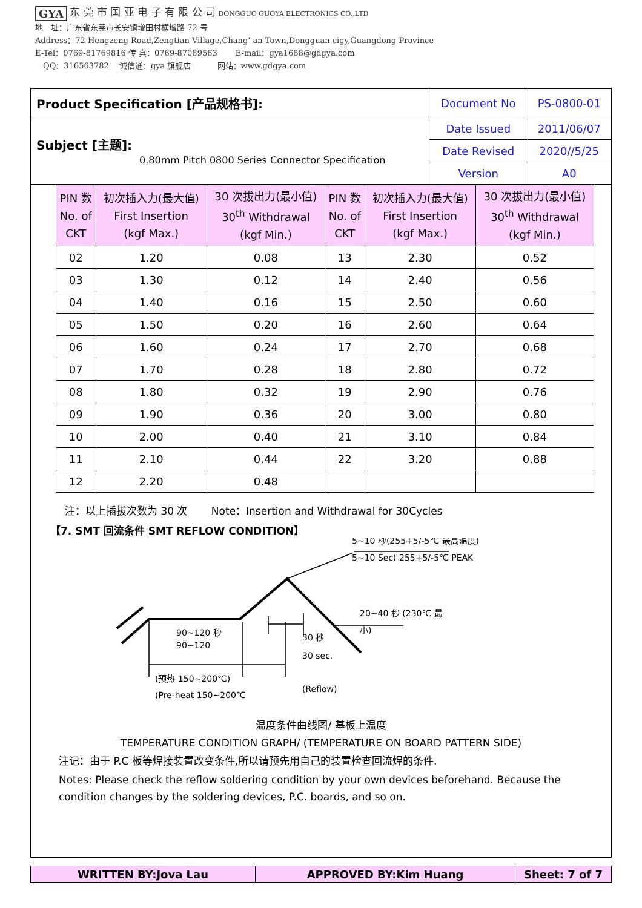GYA 东 莞 市 国 亚 电 子 有 限 公 司 DONGGUO GUOYA ELECTRONICS CO.,LTD
地　址：广东省东莞市长安镇增田村横增路 72 号
Address：72 Hengzeng Road,Zengtian Village,Chang’ an Town,Dongguan cigy,Guangdong Province
E-Tel：0769-81769816 传 真：0769-87089563 　　E-mail：gya1688@gdgya.com
　QQ：316563782 　诚信通：gya 旗舰店 　　　网站：www.gdgya.com
| Product Specification [产品规格书]: | Document No | PS-0800-01 |
| Subject [主题]: 0.80mm Pitch 0800 Series Connector Specification | Date Issued | 2011/06/07 |
| | Date Revised | 2020//5/25 |
| | Version | A0 |
| PIN 数 No. of CKT | 初次插入力(最大值) First Insertion (kgf Max.) | 30 次拔出力(最小值) 30<sup>th</sup> Withdrawal (kgf Min.) | PIN 数 No. of CKT | 初次插入力(最大值) First Insertion (kgf Max.) | 30 次拔出力(最小值) 30<sup>th</sup> Withdrawal (kgf Min.) |
| --- | --- | --- | --- | --- | --- |
| 02 | 1.20 | 0.08 | 13 | 2.30 | 0.52 |
| 03 | 1.30 | 0.12 | 14 | 2.40 | 0.56 |
| 04 | 1.40 | 0.16 | 15 | 2.50 | 0.60 |
| 05 | 1.50 | 0.20 | 16 | 2.60 | 0.64 |
| 06 | 1.60 | 0.24 | 17 | 2.70 | 0.68 |
| 07 | 1.70 | 0.28 | 18 | 2.80 | 0.72 |
| 08 | 1.80 | 0.32 | 19 | 2.90 | 0.76 |
| 09 | 1.90 | 0.36 | 20 | 3.00 | 0.80 |
| 10 | 2.00 | 0.40 | 21 | 3.10 | 0.84 |
| 11 | 2.10 | 0.44 | 22 | 3.20 | 0.88 |
| 12 | 2.20 | 0.48 | | | |
注：以上插拔次数为 30 次 　　Note：Insertion and Withdrawal for 30Cycles
【7. SMT 回流条件 SMT REFLOW CONDITION】
5~10 秒(255+5/-5℃ 最高温度)
5~10 Sec( 255+5/-5℃ PEAK
20~40 秒 (230℃ 最
小)
90~120 秒
90~120
30 秒
30 sec.
(预热 150~200℃)
(Pre-heat 150~200℃
(Reflow)
温度条件曲线图/ 基板上温度
TEMPERATURE CONDITION GRAPH/ (TEMPERATURE ON BOARD PATTERN SIDE)
注记：由于 P.C 板等焊接装置改变条件,所以请预先用自己的装置检查回流焊的条件.
Notes: Please check the reflow soldering condition by your own devices beforehand. Because the condition changes by the soldering devices, P.C. boards, and so on.
| WRITTEN BY:Jova Lau | APPROVED BY:Kim Huang | Sheet: 7 of 7 |